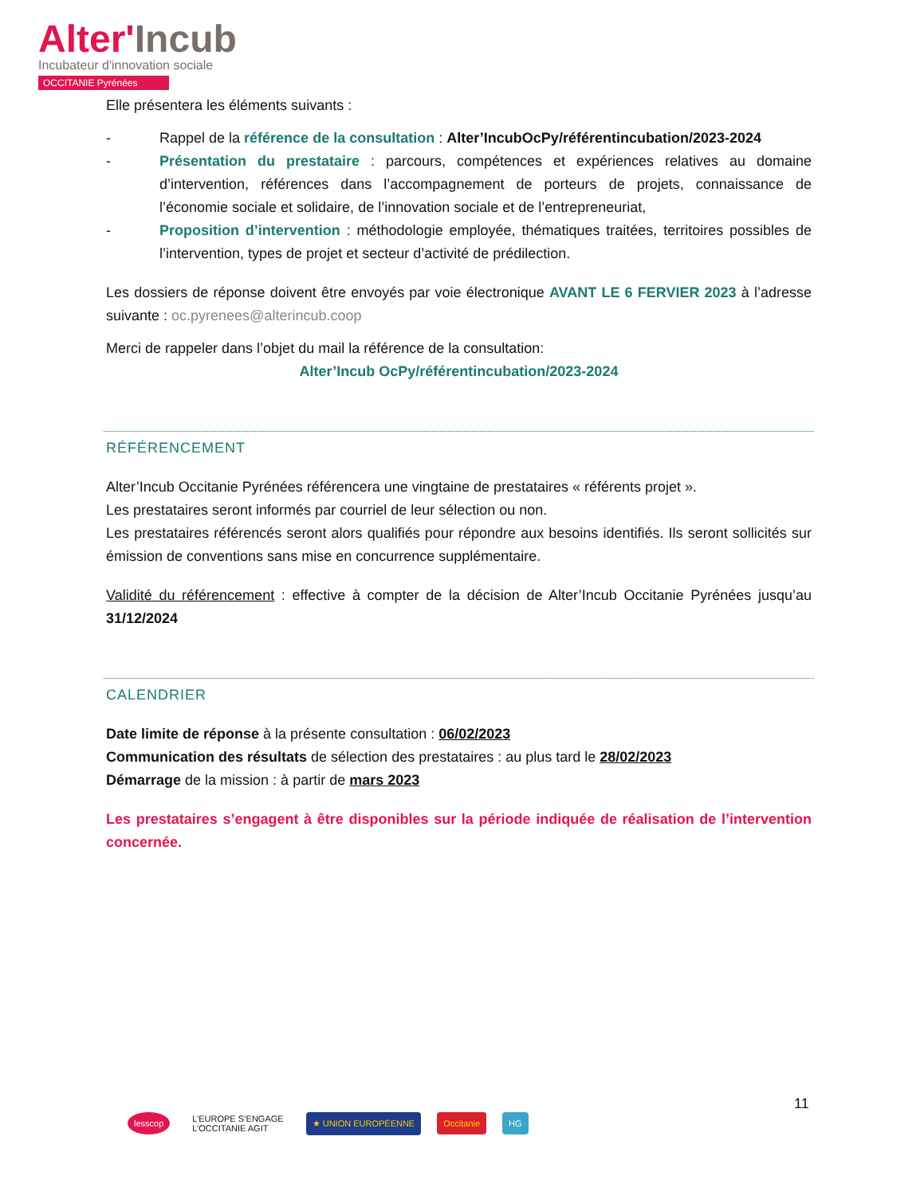Alter'Incub
Incubateur d'innovation sociale
OCCITANIE Pyrénées
Elle présentera les éléments suivants :
- Rappel de la référence de la consultation : Alter’IncubOcPy/référentincubation/2023-2024
- Présentation du prestataire : parcours, compétences et expériences relatives au domaine d’intervention, références dans l’accompagnement de porteurs de projets, connaissance de l’économie sociale et solidaire, de l’innovation sociale et de l’entrepreneuriat,
- Proposition d’intervention : méthodologie employée, thématiques traitées, territoires possibles de l’intervention, types de projet et secteur d’activité de prédilection.
Les dossiers de réponse doivent être envoyés par voie électronique AVANT LE 6 FERVIER 2023 à l’adresse suivante : oc.pyrenees@alterincub.coop
Merci de rappeler dans l’objet du mail la référence de la consultation:
Alter’Incub OcPy/référentincubation/2023-2024
RÉFÉRENCEMENT
Alter’Incub Occitanie Pyrénées référencera une vingtaine de prestataires « référents projet ».
Les prestataires seront informés par courriel de leur sélection ou non.
Les prestataires référencés seront alors qualifiés pour répondre aux besoins identifiés. Ils seront sollicités sur émission de conventions sans mise en concurrence supplémentaire.
Validité du référencement : effective à compter de la décision de Alter’Incub Occitanie Pyrénées jusqu’au 31/12/2024
CALENDRIER
Date limite de réponse à la présente consultation : 06/02/2023
Communication des résultats de sélection des prestataires : au plus tard le 28/02/2023
Démarrage de la mission : à partir de mars 2023
Les prestataires s’engagent à être disponibles sur la période indiquée de réalisation de l’intervention concernée.
11
lesscop
L’EUROPE S’ENGAGE
L’OCCITANIE AGIT
★ UNION EUROPÉENNE Occitanie HG